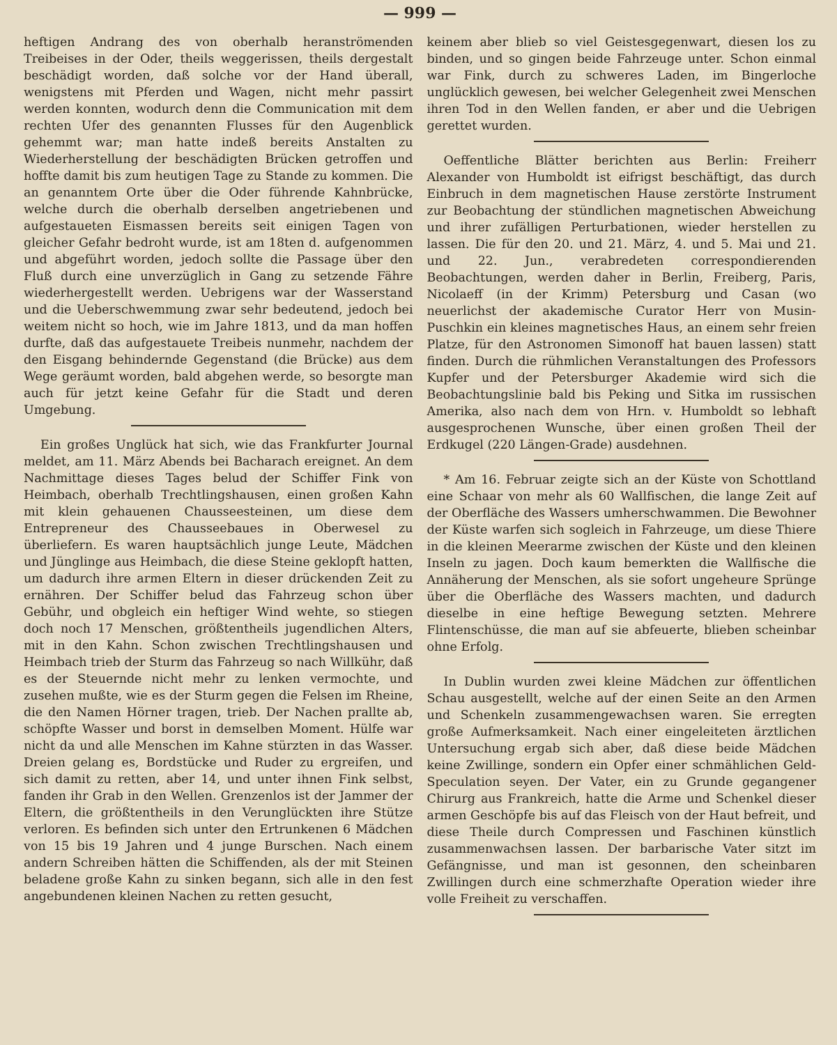— 999 —
heftigen Andrang des von oberhalb heranströmenden Treibeises in der Oder, theils weggerissen, theils dergestalt beschädigt worden, daß solche vor der Hand überall, wenigstens mit Pferden und Wagen, nicht mehr passirt werden konnten, wodurch denn die Communication mit dem rechten Ufer des genannten Flusses für den Augenblick gehemmt war; man hatte indeß bereits Anstalten zu Wiederherstellung der beschädigten Brücken getroffen und hoffte damit bis zum heutigen Tage zu Stande zu kommen. Die an genanntem Orte über die Oder führende Kahnbrücke, welche durch die oberhalb derselben angetriebenen und aufgestaueten Eismassen bereits seit einigen Tagen von gleicher Gefahr bedroht wurde, ist am 18ten d. aufgenommen und abgeführt worden, jedoch sollte die Passage über den Fluß durch eine unverzüglich in Gang zu setzende Fähre wiederhergestellt werden. Uebrigens war der Wasserstand und die Ueberschwemmung zwar sehr bedeutend, jedoch bei weitem nicht so hoch, wie im Jahre 1813, und da man hoffen durfte, daß das aufgestauete Treibeis nunmehr, nachdem der den Eisgang behindernde Gegenstand (die Brücke) aus dem Wege geräumt worden, bald abgehen werde, so besorgte man auch für jetzt keine Gefahr für die Stadt und deren Umgebung.
Ein großes Unglück hat sich, wie das Frankfurter Journal meldet, am 11. März Abends bei Bacharach ereignet. An dem Nachmittage dieses Tages belud der Schiffer Fink von Heimbach, oberhalb Trechtlingshausen, einen großen Kahn mit klein gehauenen Chausseesteinen, um diese dem Entrepreneur des Chausseebaues in Oberwesel zu überliefern. Es waren hauptsächlich junge Leute, Mädchen und Jünglinge aus Heimbach, die diese Steine geklopft hatten, um dadurch ihre armen Eltern in dieser drückenden Zeit zu ernähren. Der Schiffer belud das Fahrzeug schon über Gebühr, und obgleich ein heftiger Wind wehte, so stiegen doch noch 17 Menschen, größtentheils jugendlichen Alters, mit in den Kahn. Schon zwischen Trechtlingshausen und Heimbach trieb der Sturm das Fahrzeug so nach Willkühr, daß es der Steuernde nicht mehr zu lenken vermochte, und zusehen mußte, wie es der Sturm gegen die Felsen im Rheine, die den Namen Hörner tragen, trieb. Der Nachen prallte ab, schöpfte Wasser und borst in demselben Moment. Hülfe war nicht da und alle Menschen im Kahne stürzten in das Wasser. Dreien gelang es, Bordstücke und Ruder zu ergreifen, und sich damit zu retten, aber 14, und unter ihnen Fink selbst, fanden ihr Grab in den Wellen. Grenzenlos ist der Jammer der Eltern, die größtentheils in den Verunglückten ihre Stütze verloren. Es befinden sich unter den Ertrunkenen 6 Mädchen von 15 bis 19 Jahren und 4 junge Burschen. Nach einem andern Schreiben hätten die Schiffenden, als der mit Steinen beladene große Kahn zu sinken begann, sich alle in den fest angebundenen kleinen Nachen zu retten gesucht,
keinem aber blieb so viel Geistesgegenwart, diesen los zu binden, und so gingen beide Fahrzeuge unter. Schon einmal war Fink, durch zu schweres Laden, im Bingerloche unglücklich gewesen, bei welcher Gelegenheit zwei Menschen ihren Tod in den Wellen fanden, er aber und die Uebrigen gerettet wurden.
Oeffentliche Blätter berichten aus Berlin: Freiherr Alexander von Humboldt ist eifrigst beschäftigt, das durch Einbruch in dem magnetischen Hause zerstörte Instrument zur Beobachtung der stündlichen magnetischen Abweichung und ihrer zufälligen Perturbationen, wieder herstellen zu lassen. Die für den 20. und 21. März, 4. und 5. Mai und 21. und 22. Jun., verabredeten correspondierenden Beobachtungen, werden daher in Berlin, Freiberg, Paris, Nicolaeff (in der Krimm) Petersburg und Casan (wo neuerlichst der akademische Curator Herr von Musin-Puschkin ein kleines magnetisches Haus, an einem sehr freien Platze, für den Astronomen Simonoff hat bauen lassen) statt finden. Durch die rühmlichen Veranstaltungen des Professors Kupfer und der Petersburger Akademie wird sich die Beobachtungslinie bald bis Peking und Sitka im russischen Amerika, also nach dem von Hrn. v. Humboldt so lebhaft ausgesprochenen Wunsche, über einen großen Theil der Erdkugel (220 Längen-Grade) ausdehnen.
* Am 16. Februar zeigte sich an der Küste von Schottland eine Schaar von mehr als 60 Wallfischen, die lange Zeit auf der Oberfläche des Wassers umherschwammen. Die Bewohner der Küste warfen sich sogleich in Fahrzeuge, um diese Thiere in die kleinen Meerarme zwischen der Küste und den kleinen Inseln zu jagen. Doch kaum bemerkten die Wallfische die Annäherung der Menschen, als sie sofort ungeheure Sprünge über die Oberfläche des Wassers machten, und dadurch dieselbe in eine heftige Bewegung setzten. Mehrere Flintenschüsse, die man auf sie abfeuerte, blieben scheinbar ohne Erfolg.
In Dublin wurden zwei kleine Mädchen zur öffentlichen Schau ausgestellt, welche auf der einen Seite an den Armen und Schenkeln zusammengewachsen waren. Sie erregten große Aufmerksamkeit. Nach einer eingeleiteten ärztlichen Untersuchung ergab sich aber, daß diese beide Mädchen keine Zwillinge, sondern ein Opfer einer schmählichen Geld-Speculation seyen. Der Vater, ein zu Grunde gegangener Chirurg aus Frankreich, hatte die Arme und Schenkel dieser armen Geschöpfe bis auf das Fleisch von der Haut befreit, und diese Theile durch Compressen und Faschinen künstlich zusammenwachsen lassen. Der barbarische Vater sitzt im Gefängnisse, und man ist gesonnen, den scheinbaren Zwillingen durch eine schmerzhafte Operation wieder ihre volle Freiheit zu verschaffen.